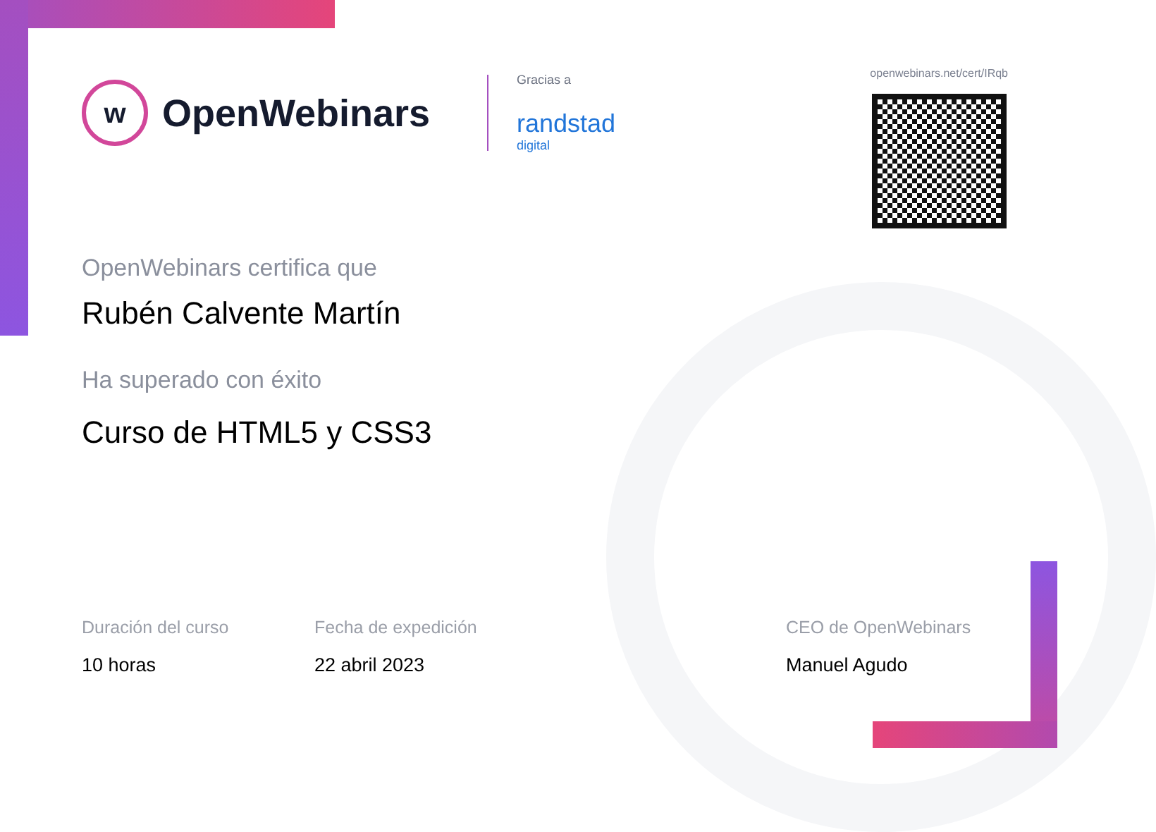w
OpenWebinars
Gracias a
randstad
digital
openwebinars.net/cert/IRqb
OpenWebinars certifica que
Rubén Calvente Martín
Ha superado con éxito
Curso de HTML5 y CSS3
Duración del curso
10 horas
Fecha de expedición
22 abril 2023
CEO de OpenWebinars
Manuel Agudo